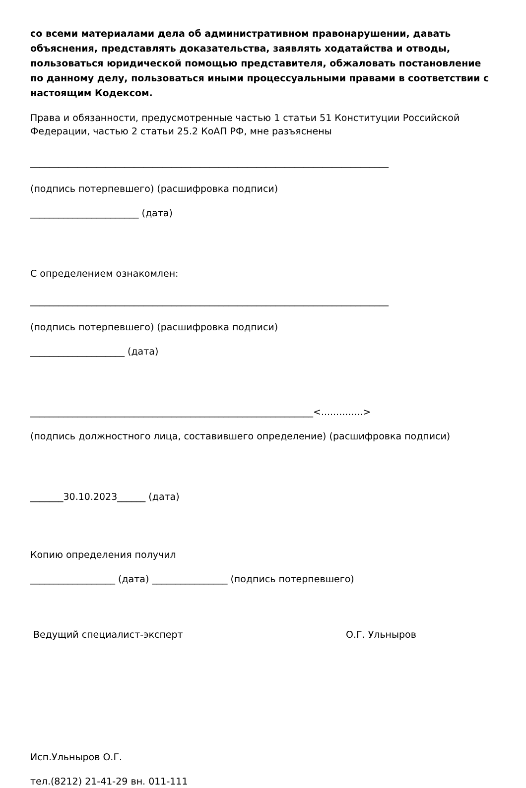со всеми материалами дела об административном правонарушении, давать объяснения, представлять доказательства, заявлять ходатайства и отводы, пользоваться юридической помощью представителя, обжаловать постановление по данному делу, пользоваться иными процессуальными правами в соответствии с настоящим Кодексом.
Права и обязанности, предусмотренные частью 1 статьи 51 Конституции Российской Федерации, частью 2 статьи 25.2 КоАП РФ, мне разъяснены
____________________________________________________________________________
(подпись потерпевшего) (расшифровка подписи)
_______________________ (дата)
С определением ознакомлен:
____________________________________________________________________________
(подпись потерпевшего) (расшифровка подписи)
____________________ (дата)
____________________________________________________________<..............>
(подпись должностного лица, составившего определение) (расшифровка подписи)
_______30.10.2023______ (дата)
Копию определения получил
__________________ (дата) ________________ (подпись потерпевшего)
Ведущий специалист-эксперт О.Г. Ульныров
Исп.Ульныров О.Г.
тел.(8212) 21-41-29 вн. 011-111